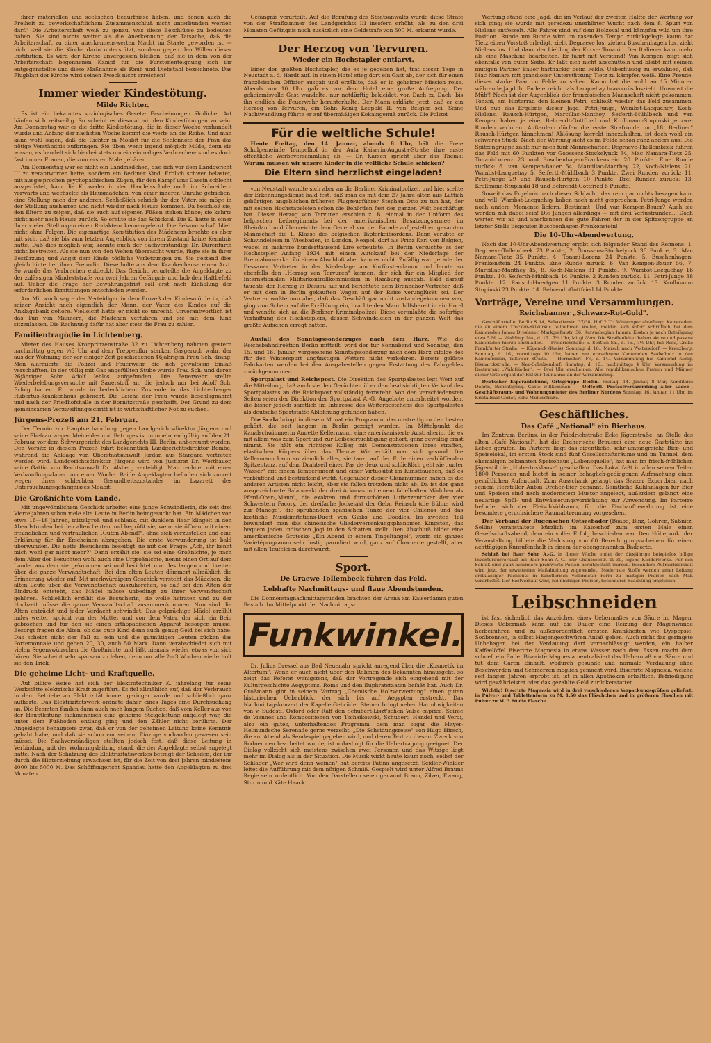ihrer materiellen und seelischen Bedürfnisse haben, und denen auch die Freiheit zu gewerkschaftlichem Zusammenschluß nicht unterbunden werden darf." Die Arbeiterschaft weiß zu genau, was diese Beschlüsse zu bedeuten haben. Sie sind nichts weiter als die Anerkennung der Tatsache, daß die Arbeiterschaft zu einer anerkennenswerten Macht im Staate geworden ist — nicht weil sie die Kirche darin unterstützt, sondern gegen den Willen dieser Institution. Es wird der Kirche unvergessen bleiben, daß sie in dem von der Arbeiterschaft begonnenen Kampf für die Fürstenenteignung sich ihr entgegenstellte und diese Maßnahme als Raub und Diebstahl bezeichnete. Das Flugblatt der Kirche wird seinen Zweck nicht erreichen!
Immer wieder Kindestötung.
Milde Richter.
Es ist ein bekanntes soziologisches Gesetz: Erscheinungen ähnlicher Art häufen sich zeitweilig. So scheint es diesmal mit den Kindestötungen zu sein. Am Donnerstag war es die dritte Kindestötung, die in dieser Woche verhandelt wurde und Anfang der nächsten Woche kommt die vierte an die Reihe. Und man kann wohl sagen, daß die Richter in Moabit für die Seelennöte der Frau das nötige Verständnis aufbringen. Sie üben wenn irgend möglich Milde, denn sie wissen, es handelt sich hierbei stets um ein einmaliges Verbrechen: sind es doch fast immer Frauen, die zum ersten Male gebären.
Am Donnerstag war es nicht ein Landmädchen, das sich vor dem Landgericht III zu verantworten hatte, sondern ein Berliner Kind. Erblich schwer belastet, mit ausgesprochen psychopathischen Zügen, für den Kampf ums Dasein schlecht ausgerüstet, kam die K. weder in der Handelsschule noch im Schneidern vorwärts und wechselte als Hausmädchen, von einer inneren Unruhe getrieben, eine Stellung nach der anderen. Schließlich schrieb ihr der Vater, sie möge in der Stellung ausharren und nicht wieder nach Hause kommen. Da beschloß sie, den Eltern zu zeigen, daß sie auch auf eigenen Füßen stehen könne; sie kehrte nicht mehr nach Hause zurück. So ereilte sie das Schicksal. Die K. hatte in einer ihrer vielen Stellungen einen Redakteur kennengelernt. Die Bekanntschaft blieb nicht ohne Folgen. Die eigenartige Konstitution des Mädchens brachte es aber mit sich, daß sie bis zum letzten Augenblick von ihrem Zustand keine Kenntnis hatte. Daß dies möglich war, konnte auch der Sachverständige Dr. Dürenfurth nicht bestreiten. Als sie nun von den Wehen überrascht wurde, fügte sie in ihrer Bestürzung und Angst dem Kinde tödliche Verletzungen zu. Sie gestand dies gleich hinterher ihrer Freundin. Diese holte aus dem Krankenhause einen Arzt. So wurde das Verbrechen entdeckt. Das Gericht verurteilte die Angeklagte zu der zulässigen Mindeststrafe von zwei Jahren Gefängnis und hob den Haftbefehl auf. Ueber die Frage der Bewährungsfrist soll erst nach Einholung der erforderlichen Ermittlungen entschieden werden.
Am Mittwoch sagte der Verteidiger in dem Prozeß der Kindesmörderin, daß seiner Ansicht nach eigentlich der Mann, der Vater des Kindes auf die Anklagebank gehöre. Vielleicht hatte er nicht so unrecht. Unverantwortlich ist das Tun von Männern, die Mädchen verführen und sie mit dem Kind sitzenlassen. Die Rechnung dafür hat aber stets die Frau zu zahlen.
Familientragödie in Lichtenberg.
Mieter des Hauses Kronprinzenstraße 32 zu Lichtenberg nahmen gestern nachmittag gegen ½5 Uhr auf dem Treppenflur starken Gasgeruch wahr, der aus der Wohnung der vor einiger Zeit geschiedenen 46jährigen Frau Sch. drang. Man alarmierte die Polizei und Feuerwehr, die sich gewaltsam Einlaß verschafften. In der völlig mit Gas angefüllten Stube wurde Frau Sch. und deren 26jähriger Sohn Adolf leblos aufgefunden. Die Feuerwehr stellte Wiederbelebungsversuche mit Sauerstoff an, die jedoch nur bei Adolf Sch. Erfolg hatten. Er wurde in bedenklichem Zustande in das Lichtenberger Hubertus-Krankenhaus gebracht. Die Leiche der Frau wurde beschlagnahmt und nach der Friedhofshalle in der Bornitzstraße geschafft. Der Grund zu dem gemeinsamen Verzweiflungsschritt ist in wirtschaftlicher Not zu suchen.
Jürgens-Prozeß am 21. Februar.
Der Termin zur Hauptverhandlung gegen Landgerichtsdirektor Jürgens und seine Ehefrau wegen Meineides und Betruges ist nunmehr endgültig auf den 21. Februar vor dem Schwurgericht des Landgerichts III, Berlin, anberaumt worden. Den Vorsitz in diesem Prozeß führt bekanntlich Landgerichtsdirektor Bombe, während die Anklage von Oberstaatsanwalt Jordan aus Stargard vertreten werden wird. Landgerichtsdirektor Jürgens wird von Justizrat Dr. Werthauer, seine Gattin von Rechtsanwalt Dr. Alsberg verteidigt. Man rechnet mit einer Verhandlungsdauer von einer Woche. Beide Angeklagten befinden sich zurzeit wegen ihres schlechten Gesundheitszustandes im Lazarett des Untersuchungsgefängnisses Moabit.
Die Großnichte vom Lande.
Mit ungewöhnlichem Geschick arbeitet eine junge Schwindlerin, die seit drei Vierteljahren schon viele alte Leute in Berlin heimgesucht hat. Ein Mädchen von etwa 16—18 Jahren, mittelgroß und schlank, mit dunklem Haar klingelt in den Abendstunden bei den alten Leuten und begrüßt sie, wenn sie öffnen, mit einem freundlichen und vertraulichen „Guten Abend!", ohne sich vorzustellen und eine Erklärung für ihr Erscheinen abzugeben. Die erste Verwunderung ist bald überwunden. Die nette Besucherin beseitigt sie mit der Frage: „Ach, ihr kennt mich wohl gar nicht mehr?" Dann erzählt sie, sie sei eine Großnichte, je nach dem Alter der Besuchten wohl auch eine Urgroßnichte, nennt einen Ort auf dem Lande, aus dem sie gekommen sei und berichtet nun des langen und breiten über die ganze Verwandtschaft. Bei den alten Leuten dämmert allmählich die Erinnerung wieder auf. Mit merkwürdigem Geschick versteht das Mädchen, die alten Leute über die Verwandtschaft auszuhorchen, so daß bei den Alten der Eindruck entsteht, das Mädel müsse unbedingt zu ihrer Verwandtschaft gehören. Schließlich erzählt die Besucherin, sie wolle heiraten und zu der Hochzeit müsse die ganze Verwandtschaft zusammenkommen. Nun sind die Alten entzückt und jeder Verdacht schwindet. Das gelprächige Mädel erzählt indes weiter, spricht von der Mutter und von dem Vater, der sich ein Bein gebrochen und für den sie einen orthopädischen Apparat besorgen müsse. Besorgt fragen die Alten, ob das gute Kind denn auch genug Geld bei sich habe. Das scheint nicht der Fall zu sein und die gutmütigen Leuten zücken das Portemonnaie und geben 20, 30, auch 50 Mark. Dann verabschiedet sich mit vielen Segenswünschen die Großnichte und läßt niemals wieder etwas von sich hören. Sie scheint sehr sparsam zu leben, denn nur alle 2—3 Wochen wiederholt sie den Trick.
Die geheime Licht- und Kraftquelle.
Auf billige Weise hat sich der Elektrotechniker K. jahrelang für seine Werkstätte elektrische Kraft zugeführt. Es fiel allmählich auf, daß der Verbrauch in dem Betriebe an Elektrizität immer geringer wurde und schließlich ganz aufhörte. Das Elektrizitätswerk ordnete daher eines Tages eine Durchsuchung an. Die Beamten fanden dann auch nach langem Suchen, daß vom Keller aus von der Hauptleitung fachmännisch eine geheime Steigeleitung angelegt war, die unter dem Fußboden entlang ging und den Zähler nicht berührte. Der Angeklagte behauptete zwar, daß er von der geheimen Leitung keine Kenntnis gehabt habe, und daß sie schon vor seinem Einzuge vorhanden gewesen sein müsse. Die Sachverständigen stellten jedoch fest, daß diese Leitung in Verbindung mit der Wohnungsleitung stand, die der Angeklagte selbst angelegt hatte. Nach der Schätzung des Elektrizitätswerkes beträgt der Schaden, der ihr durch die Hinterziehung erwachsen ist, für die Zeit von drei Jahren mindestens 4000 bis 5000 M. Das Schöffengericht Spandau hatte den Angeklagten zu drei Monaten
Gefängnis verurteilt. Auf die Berufung des Staatsanwalts wurde diese Strafe von der Strafkammer des Landgerichts III insofern erhöht, als zu den drei Monaten Gefängnis noch zusätzlich eine Geldstrafe von 500 M. erkannt wurde.
Der Herzog von Tervuren.
Wieder ein Hochstapler entlarvt.
Einer der größten Hochstapler, die es je gegeben hat, trat dieser Tage in Neustadt a. d. Hardt auf. In einem Hotel stieg dort ein Gast ab, der sich für einen französischen Offizier ausgab und erzählte, daß er in geheimer Mission reise. Abends um 10 Uhr gab es vor dem Hotel eine große Aufregung. Der geheimnisvolle Gast wandelte, nur notdürftig bekleidet, von Dach zu Dach, bis ihn endlich die Feuerwehr herunterholte. Der Mann erklärte jetzt, daß er ein Herzog von Tervuren, ein Sohn König Leopold II. von Belgien sei. Seine Nachtwandlung führte er auf übermäßigen Kokaingenuß zurück. Die Polizei
Für die weltliche Schule!
Heute Freitag, den 14. Januar, abends 8 Uhr, hält die Freie Schulgemeinde Tempelhof in der Aula Kaiserin-Augusta-Straße ihre erste öffentliche Werbeversammlung ab. — Dr. Karsen spricht über das Thema: Warum müssen wir unsere Kinder in die weltliche Schule schicken?
Die Eltern sind herzlichst eingeladen!
von Neustadt wandte sich aber an die Berliner Kriminalpolizei, und hier stellte der Erkennungsdienst bald fest, daß man es mit dem 27 Jahre alten aus Lüttich gebürtigen angeblichen früheren Flugzeugführer Stephan Otto zu tun hat, der mit seinen Hochstapeleien schon die Behörden fast der ganzen Welt beschäftigt hat. Dieser Herzog von Tervuren erschien z. B. einmal in der Uniform des belgischen Leibregiments bei der amerikanischen Besatzungsarmee im Rheinland und überreichte dem General vor der Parade aufgestellten gesamten Mannschaft die 1. Klasse des belgischen Tapferkeitsordens. Dann verübte er Schwindeleien in Wiesbaden, in London, Neapel, dort als Prinz Karl von Belgien, wobei er mehrere hunderttausend Lire erbeutete. In Berlin versuchte es der Hochstapler Anfang 1924 mit einem Autokauf bei der Niederlage der Brennaborwerke. Zu einem Abschluß aber kam es nicht. Zufällig war gerade der Dessauer Vertreter in der Niederlage am Kurfürstendamm und lernte so ebenfalls den „Herzog von Tervuren" kennen, der sich für ein Mitglied der Internationalen Militärkontrollkommission in Hamburg ausgab. Bald darauf tauchte der Herzog in Dessau auf und berichtete dem Brennabor-Vertreter, daß er mit dem in Berlin gekauften Wagen auf der Reise verunglückt sei. Der Vertreter wußte nun aber, daß das Geschäft gar nicht zustandegekommen war, ging zum Schein auf die Erzählung ein, brachte den Mann hilfsbereit in ein Hotel und wandte sich an die Berliner Kriminalpolizei. Diese veranlaßte die sofortige Verhaftung des Hochstaplers, dessen Schwindeleien in der ganzen Welt das größte Aufsehen erregt hatten.
Ausfall des Sonntagssonderzuges nach dem Harz. Wie die Reichsbahndirektion Berlin mitteilt, wird der für Sonnabend und Sonntag, den 15. und 16. Januar, vorgesehene Sonntagssonderzug nach dem Harz infolge des für den Wintersport ungünstigen Wetters nicht verkehren. Bereits gelöste Fahrkarten werden bei den Ausgabestellen gegen Erstattung des Fahrgeldes zurückgenommen.
Sportpalast und Reichspost. Die Direktion des Sportpalastes legt Wert auf die Mitteilung, daß auch sie den Gerüchten über den beabsichtigten Verkauf des Sportpalastes an die Reichspost vollständig fernsteht. Von den verschiedensten Seiten seien der Direktion der Sportpalast A.-G. Angebote unterbreitet worden, die bisher jedoch sämtlich im Interesse des Weiterbestehens des Sportpalastes als deutsche Sportstätte Ablehnung gefunden haben.
Die Scala bringt in diesem Monat ein Programm, das unstreitig zu den besten gehört, die seit langem in Berlin gezeigt wurden. Im Mittelpunkt die Kanalschwimmerin Annette Kellermann, eine amerikanisierte Australierin, die es mit allem was zum Sport und zur Leibesertüchtigung gehört, ganz gewaltig ernst nimmt. Sie hält ein richtiges Kolleg mit Demonstrationen ihres straffen, elastischen Körpers über das Thema: Wie erhält man sich gesund. Die Kellermann kann so ziemlich alles, sie tanzt auf der Erde einen verblüffenden Spitzentanz, auf dem Drahtseil einen Pas de deux und schließlich geht sie „unter Wasser" mit einem Temperament und einer Virtuosität im Kunsttauchen, daß es verblüffend und bestrickend wirkt. Gegenüber dieser Glanznummer haben es die anderen Artisten nicht leicht, aber sie fallen trotzdem nicht ab. Da ist der ganz ausgezeichnete Balanceakt der drei Arkonas mit einem fabelhaften Mädchen als Pferd-Ober-„Mann", die exakten und formschönen Luftexzentriker der vier Schwestern Facory, der dreifache Jockeiakt der Gebr. Reinsch (die Bühne wird zur Manege), die sprühenden spanischen Tänze der vier Chilenos und das köstliche Musikimitations-Duett von Gibbs und Doodles. Im zweiten Teil bewundert man das chinesische Gliederverrenkungsphänomen Kingston, das bequem jeden indischen Jogi in den Schatten stellt. Den Abschluß bildet eine amerikanische Groteske „Ein Abend in einem Tingeltangel", worin ein ganzes Varietéprogramm sehr lustig parodiert wird, ganz auf Clownerie gestellt, aber mit allen Teufeleien durchwürzt.
Sport.
De Graewe Tollembeek führen das Feld.
Lebhafte Nachmittags- und flaue Abendstunden.
Die Donnerstagnachmittagstunden brachten der Arena am Kaiserdamm guten Besuch. Im Mittelpunkt der Nachmittags-
Funkwinkel.
Dr. Julius Dressel aus Bad Neuenahr spricht anregend über die „Kosmetik im Altertum". Wenn er auch nicht über den Rahmen des Bekannten hinausgeht, so zeigt das Referat wenigstens, daß der Vortragende sich eingehend mit der Kulturgeschichte Aegyptens, Roms und den Euphratstaaten befaßt hat. Auch Dr. Großmann gibt in seinem Vortrag „Chemische Holzverwertung" einen guten historischen Ueberblick, der sich bis auf Aegypten erstreckt. Das Nachmittagskonzert der Kapelle Gebrüder Steiner bringt neben Harmlosigkeiten von v. Sudesti, Oxford oder Raff den Schubert-Liszt'schen Valse caprice, Soiree de Viennes und Kompositionen von Tschaikowski, Schubert, Händel und Verdi, also ein gutes, unterhaltendes Programm, dem man sogar die Mayer-Helmundsche Serenade gerne verzeiht. „Die Scheidungsreise" von Hugo Hirsch, die am Abend als Sendespiel gegeben wird, und deren Text zu diesem Zweck von Rodner neu bearbeitet wurde, ist unbedingt für die Uebertragung geeignet. Der Dialog vollzieht sich meistens zwischen zwei Personen und das Witzige liegt mehr im Dialog als in der Situation. Die Musik wirkt heute kaum noch, selbst der Schlager „Wer wird denn weinen" hat bereits Patina angesetzt. Seidler-Winkler leitet die Aufführung mit dem nötigen Schmiß. Gespielt wird unter Alfred Brauns Regie sehr ordentlich. Von den Darstellern seien genannt Braun, Zilzer, Ewang, Sturm und Käte Haack.
Wertung stand eine Jagd, die im Verlauf der zweiten Hälfte der Wertung vor sich ging; sie wurde mit geradezu unerhörter Wucht nach dem 8. Spurt von Nielens entfesselt. Alle Fahrer sind auf dem Holzoval und kämpfen wild um ihre Position. Runde um Runde wird im rasenden Tempo zurückgelegt; kaum hat Tietz einen Vorstoß erledigt, zieht Degraeve los, ziehen Buschenhagen los, zieht Nielens los. Und dann der Liebling der Kurve: Tonani... Der Italiener kann mehr als eine Maschine bearbeiten. Er fährt mit Verstand! Van Kempen zeigt sich ebenfalls von guter Seite. Er läßt sich nicht abschütteln und bleibt mit seinem mutigen Partner Bauer hartnäckig beim Felde. Ueberflüssig zu erwähnen, daß Mac Namara mit grandioser Unterstützung Tietz zu kämpfen weiß. Eine Freude, dieses starke Paar im Felde zu sehen. Kaum hat die wohl an 15 Minuten währende Jagd ihr Ende erreicht, als Lacquehay bravourös loszieht. Umsonst die Müh'! Noch ist der Augenblick der französischen Mannschaft nicht gekommen: Tonani, am Hinterrad den kleinen Petri, schließt wieder das Feld zusammen. Und nun das Ergebnis dieser Jagd: Petri-Junge, Wambst-Lacquehay, Koch-Nielens, Rausch-Hürtgen, Marcillac-Manthey, Seiferth-Mühlbach und van Kempen haben je eine, Behrendt-Gottfried und Krollmann-Stupinski je zwei Runden verloren. Außerdem dürfen die erste Strafrunde im „18. Berliner" Rausch-Hürtgen hinnehmen! Ablösung korrekt innezuhalten, ist doch wohl ein schweres Stück! Nach der Wertung sieht es im Felde schon ganz anders aus: Die Spitzengruppe zählt nur noch fünf Mannschaften: Degraeve-Thollembeek führen das Feld mit 60 Punkten vor Goossens-Stockelynck 34, Mac Namara-Tietz 25, Tonani-Lorenz 23 und Buschenhagen-Frankenstein 20 Punkte. Eine Runde zurück: 6. van Kempen-Bauer 54, Marcillac-Manthey 22, Koch-Nielens 21, Wambst-Lacquehay 5, Seiferth-Mühlbach 3 Punkte. Zwei Runden zurück: 11. Petri-Junge 29 und Rausch-Hürtgen 10 Punkte. Drei Runden zurück: 13. Krollmann-Stupinski 18 und Behrendt-Gottfried 6 Punkte.
Soweit das Ergebnis nach dieser Schlacht, das rein gar nichts besagen kann und will. Wambst-Lacquehay haben noch nicht gesprochen. Petri-Junge werden noch andere Momente liefern. Bestimmt! Und van Kempen-Bauer? Auch sie werden zäh dabei sein! Die Jungen allerdings — mit drei Verlustrunden... Doch warten wir ab und anerkennen das gute Fahren der in der Spitzengruppe an letzter Stelle liegenden Buschenhagen-Frankenstein!
Die 10-Uhr-Abendwertung.
Nach der 10-Uhr-Abendwertung ergibt sich folgender Stand des Rennens: 1. Degraeve-Tollembeek 73 Punkte, 2. Goossens-Stockelynck 36 Punkte, 3. Mac Namara-Tietz 35 Punkte, 4. Tonani-Lorenz 24 Punkte, 5. Buschenhagen-Frankenstein 24 Punkte. Eine Runde zurück. 6. Van Kempen-Bauer 56, 7. Marcillac-Manthey 45, 8. Koch-Nielens 31 Punkte. 9. Wambst-Lacquehay 16 Punkte. 10. Seiferth-Mühlbach 14 Punkte. 2 Runden zurück. 11. Petri-Junge 38 Punkte. 12. Rausch-Huertgen 11 Punkte. 3 Runden zurück. 13. Krollmann-Stupinski 23 Punkte. 14. Behrendt-Gottfried 14 Punkte.
Vorträge, Vereine und Versammlungen.
Reichsbanner „Schwarz-Rot-Gold".
Geschäftsstelle: Berlin S 14, Sebastianstr. 37/38, Hof 2 Tr. Wintersportabteilung: Kameraden, die an einem Trocken-Skikursus teilnehmen wollen, melden sich sofort schriftlich bei dem Kameraden James Dreslauer, Markgrafenstr. 36. Kursusbeginn Januar. Kosten je nach Beteiligung etwa 5 M. — Wedding: Mo., d. 17., 7½ Uhr, Mitgl.-Vers. Die Straßenleiter haben aktive und passive Kameraden hierzu einzuladen. — Friedrichshain: 5. Sektion Sa., d. 15., 7½ Uhr, bei Rose, Große Frankfurter Straße. — Köpenick (Kreis): Sonntag, d. 16., Marsch nach Woltersdorf. — Kreuzberg: Sonntag, d. 16., vormittags 10 Uhr, haben nur erwachsene Kameraden Saalschutz in den Kammersälen, Teltower Straße. — Hermsdorf: Fr., d. 14., Versammlung bei Kamerad König, Bismarckstraße. — Neu-Schulzendorf: Sonntag, d. 16., nachmittags 4 Uhr, Versammlung im Restaurant „Waldfrieden". — Drei Uhr erscheinen. Alle republikanischen Frauen und Männer dieser Orte ergeht der Ruf zur Teilnahme an der Versammlung.
Deutscher Esperantobund, Ortsgruppe Berlin. Freitag, 14. Januar, 8 Uhr, Konditorei Dobrin, Besichtigung. Gäste willkommen. — Oeffentl. Protestversammlung aller Laden-, Geschäftsraum- und Wohnungsmieter des Berliner Nordens Sonntag, 16. Januar, 11 Uhr, im Kristallsaal Gesler, Ecke Müllerstraße.
Geschäftliches.
Das Café „National" ein Bierhaus.
Im Zentrum Berlins, in der Friedrichstraße Ecke Jägerstraße, an Stelle des alten „Café National", hat die Dreher'sche Brauerei eine neue Gaststätte ins Leben gerufen. Im Parterre liegt das eigentliche, sehr umfangreiche Bier- und Speiselokal, im ersten Stock sind fünf Gesellschaftsräume und im Tunnel, dem ehemaligen bekannten Speisehaus „Lebensquelle", hat man im frisch-fröhlichen Jägerstil die „Hubertusklause" geschaffen. Das Lokal faßt in allen seinen Teilen 1800 Personen und bietet in seiner behaglich-gediegenen Aufmachung einen gemütlichen Aufenthalt. Zum Ausschank gelangt das Saazer Exportbier, nach seinem Hersteller Anton Dreher-Bier genannt. Sämtliche Kühlanlagen für Bier und Speisen sind nach modernstem Muster angelegt, außerdem gelangt eine neuartige Spül- und Entwässerungsvorrichtung zur Anwendung. Im Parterre befindet sich der Fleischkühlraum, für die Fischaufbewahrung ist eine besondere geruchsichere Raumabtrennung vorgesehen.
Der Verband der Rügenschen Ostseebäder (Baabe, Binz, Göhren, Saßnitz, Sellin) veranstaltete kürzlich im Kaiserhof zum ersten Male einen Gesellschaftsabend, dem ein voller Erfolg beschieden war. Den Höhepunkt der Veranstaltung bildete die Verlosung von 60 Berechtigungsscheinen für einen achttägigen Kuraufenthalt in einem der obengenannten Badeorte.
Schluß bei Baer Sohn A.-G. In dieser Woche endet der diesjährige beispiellos billige Inventurausverkauf bei Baer Sohn A.-G., nur Chausseestr. 29-30, eigene Kleiderwerke. Für den Schluß sind ganz besonders preiswerte Posten bereitgestellt worden. Besondere Aufmerksamkeit wird jetzt der erweiterten Maßabteilung zugewendet. Modernste Stoffe werden unter Leitung erstklassiger Fachleute in künstlerisch vollendeter Form zu mäßigen Preisen nach Maß verarbeitet. Der Restverkauf wird, bei niedrigen Preisen, besonderer Beachtung empfohlen.
Leibschneiden
ist fast sicherlich das Anzeichen eines Uebermaßes von Säure im Magen. Dieses Uebermaß kann auf die Dauer eine Reizung der Magenwände herbeiführen und zu außerordentlich ernsten Krankheiten wie Dyspepsie, Sodbrennen, ja selbst Magengeschwüren Anlaß geben. Auch nicht das geringste Unbehagen bei der Verdauung darf vernachlässigt werden, ein halber Kaffeelöffel Biserirte Magnesia in etwas Wasser nach dem Essen macht dem schnell ein Ende. Biserirte Magnesia neutralisiert das Uebermaß von Säure und tut dem Gären Einhalt, wodurch gesunde und normale Verdauung ohne Beschwerden und Schmerzen möglich gemacht wird. Biserirte Magnesia, welche seit langen Jahren erprobt ist, ist in allen Apotheken erhältlich. Befriedigung wird gewährleistet oder das gezahlte Geld zurückerstattet.
Wichtig! Biserirte Magnesia wird in drei verschiedenen Verpackungsgrößen geliefert; in Pulver- und Tablettenform zu M. 1.50 das Fläschchen und in größeren Flaschen mit Pulver zu M. 3.60 die Flasche.